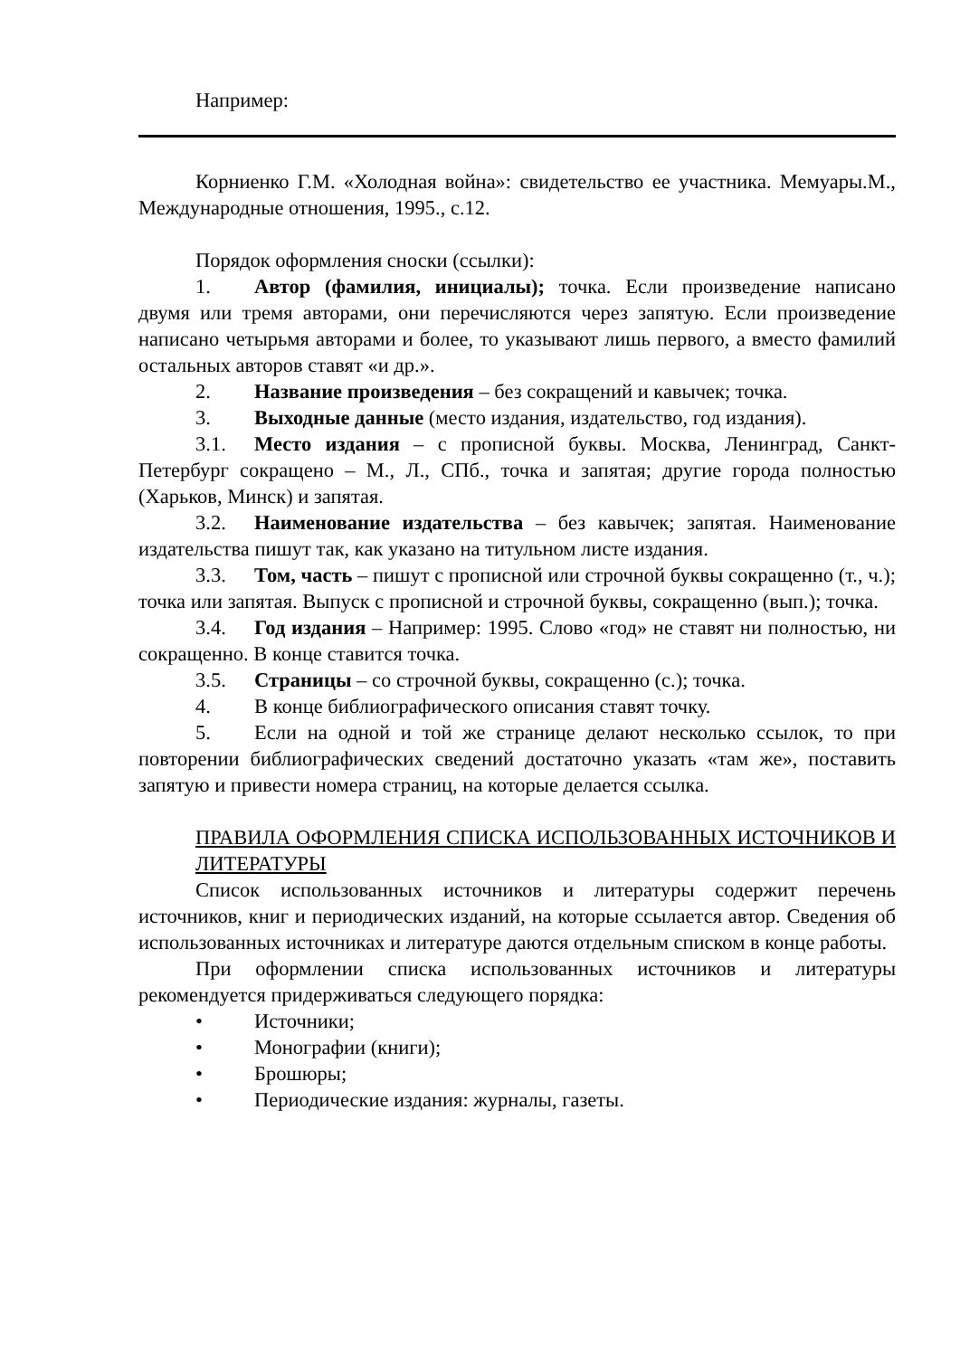Например:
Корниенко Г.М. «Холодная война»: свидетельство ее участника. Мемуары.М., Международные отношения, 1995., с.12.
Порядок оформления сноски (ссылки):
1. Автор (фамилия, инициалы); точка. Если произведение написано двумя или тремя авторами, они перечисляются через запятую. Если произведение написано четырьмя авторами и более, то указывают лишь первого, а вместо фамилий остальных авторов ставят «и др.».
2. Название произведения – без сокращений и кавычек; точка.
3. Выходные данные (место издания, издательство, год издания).
3.1. Место издания – с прописной буквы. Москва, Ленинград, Санкт-Петербург сокращено – М., Л., СПб., точка и запятая; другие города полностью (Харьков, Минск) и запятая.
3.2. Наименование издательства – без кавычек; запятая. Наименование издательства пишут так, как указано на титульном листе издания.
3.3. Том, часть – пишут с прописной или строчной буквы сокращенно (т., ч.); точка или запятая. Выпуск с прописной и строчной буквы, сокращенно (вып.); точка.
3.4. Год издания – Например: 1995. Слово «год» не ставят ни полностью, ни сокращенно. В конце ставится точка.
3.5. Страницы – со строчной буквы, сокращенно (с.); точка.
4. В конце библиографического описания ставят точку.
5. Если на одной и той же странице делают несколько ссылок, то при повторении библиографических сведений достаточно указать «там же», поставить запятую и привести номера страниц, на которые делается ссылка.
ПРАВИЛА ОФОРМЛЕНИЯ СПИСКА ИСПОЛЬЗОВАННЫХ ИСТОЧНИКОВ И ЛИТЕРАТУРЫ
Список использованных источников и литературы содержит перечень источников, книг и периодических изданий, на которые ссылается автор. Сведения об использованных источниках и литературе даются отдельным списком в конце работы.
При оформлении списка использованных источников и литературы рекомендуется придерживаться следующего порядка:
• Источники;
• Монографии (книги);
• Брошюры;
• Периодические издания: журналы, газеты.